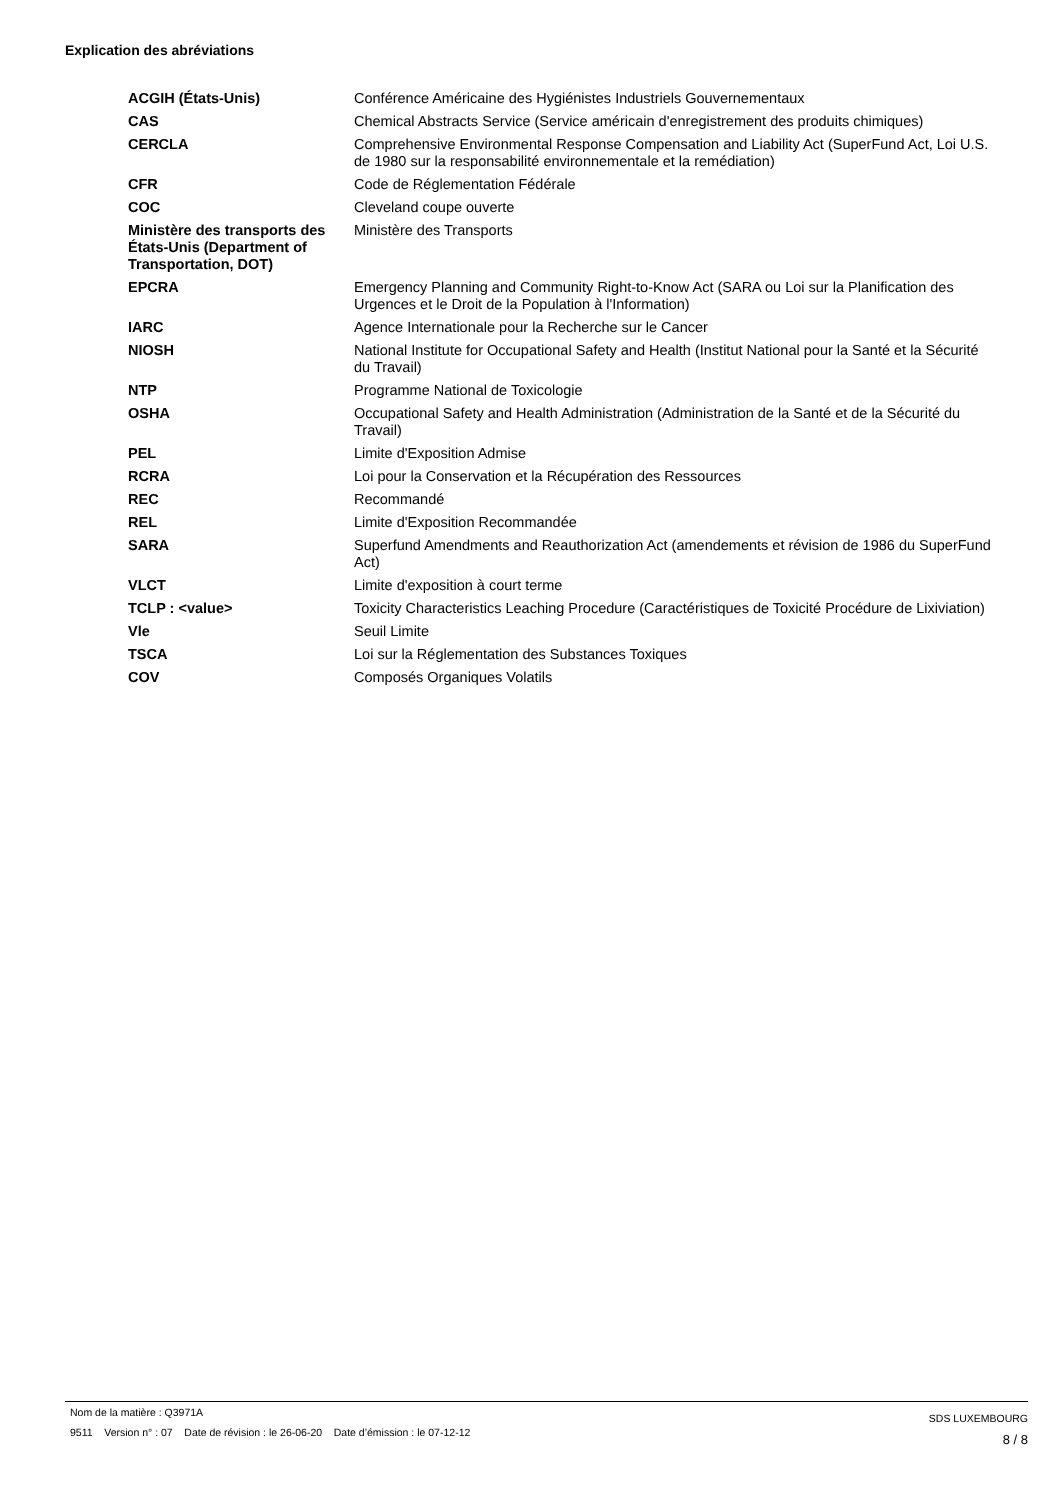Explication des abréviations
| ACGIH (États-Unis) | Conférence Américaine des Hygiénistes Industriels Gouvernementaux |
| CAS | Chemical Abstracts Service (Service américain d'enregistrement des produits chimiques) |
| CERCLA | Comprehensive Environmental Response Compensation and Liability Act (SuperFund Act, Loi U.S. de 1980 sur la responsabilité environnementale et la remédiation) |
| CFR | Code de Réglementation Fédérale |
| COC | Cleveland coupe ouverte |
| Ministère des transports des États-Unis (Department of Transportation, DOT) | Ministère des Transports |
| EPCRA | Emergency Planning and Community Right-to-Know Act (SARA ou Loi sur la Planification des Urgences et le Droit de la Population à l'Information) |
| IARC | Agence Internationale pour la Recherche sur le Cancer |
| NIOSH | National Institute for Occupational Safety and Health (Institut National pour la Santé et la Sécurité du Travail) |
| NTP | Programme National de Toxicologie |
| OSHA | Occupational Safety and Health Administration (Administration de la Santé et de la Sécurité du Travail) |
| PEL | Limite d'Exposition Admise |
| RCRA | Loi pour la Conservation et la Récupération des Ressources |
| REC | Recommandé |
| REL | Limite d'Exposition Recommandée |
| SARA | Superfund Amendments and Reauthorization Act (amendements et révision de 1986 du SuperFund Act) |
| VLCT | Limite d'exposition à court terme |
| TCLP : <value> | Toxicity Characteristics Leaching Procedure (Caractéristiques de Toxicité Procédure de Lixiviation) |
| Vle | Seuil Limite |
| TSCA | Loi sur la Réglementation des Substances Toxiques |
| COV | Composés Organiques Volatils |
Nom de la matière : Q3971A
9511 Version n° : 07 Date de révision : le 26-06-20 Date d’émission : le 07-12-12
SDS LUXEMBOURG
8 / 8